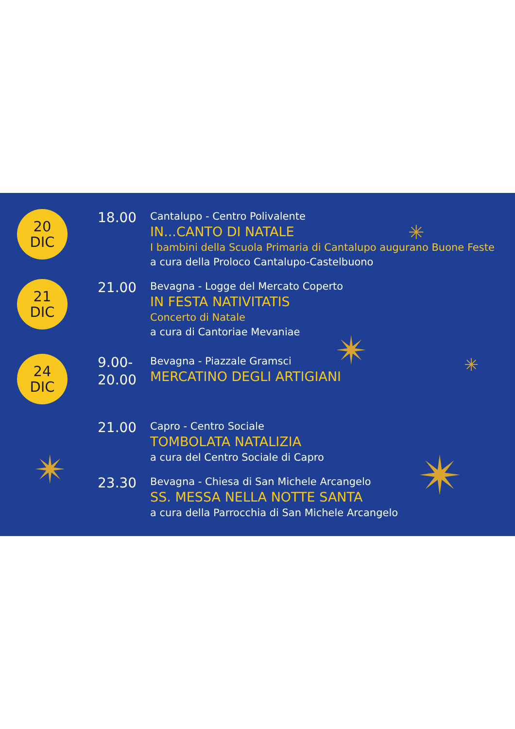✳
✴ ✳
✴ ✴
20
DIC
18.00
Cantalupo - Centro Polivalente
IN...CANTO DI NATALE
I bambini della Scuola Primaria di Cantalupo augurano Buone Feste
a cura della Proloco Cantalupo-Castelbuono
21
DIC
21.00
Bevagna - Logge del Mercato Coperto
IN FESTA NATIVITATIS
Concerto di Natale
a cura di Cantoriae Mevaniae
24
DIC
9.00-
20.00
Bevagna - Piazzale Gramsci
MERCATINO DEGLI ARTIGIANI
21.00
Capro - Centro Sociale
TOMBOLATA NATALIZIA
a cura del Centro Sociale di Capro
23.30
Bevagna - Chiesa di San Michele Arcangelo
SS. MESSA NELLA NOTTE SANTA
a cura della Parrocchia di San Michele Arcangelo